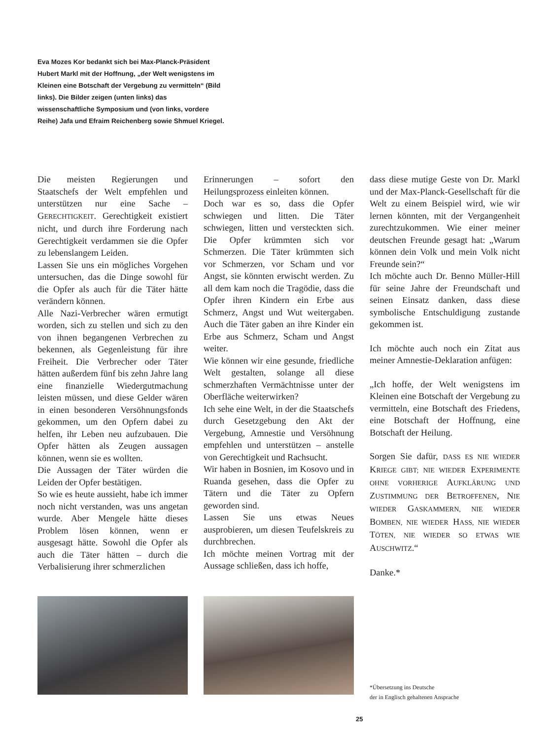Eva Mozes Kor bedankt sich bei Max-Planck-Präsident Hubert Markl mit der Hoffnung, „der Welt wenigstens im Kleinen eine Botschaft der Vergebung zu vermitteln“ (Bild links). Die Bilder zeigen (unten links) das wissenschaftliche Symposium und (von links, vordere Reihe) Jafa und Efraim Reichenberg sowie Shmuel Kriegel.
Die meisten Regierungen und Staatschefs der Welt empfehlen und unterstützen nur eine Sache – GERECHTIGKEIT. Gerechtigkeit existiert nicht, und durch ihre Forderung nach Gerechtigkeit verdammen sie die Opfer zu lebenslangem Leiden.
Lassen Sie uns ein mögliches Vorgehen untersuchen, das die Dinge sowohl für die Opfer als auch für die Täter hätte verändern können.
Alle Nazi-Verbrecher wären ermutigt worden, sich zu stellen und sich zu den von ihnen begangenen Verbrechen zu bekennen, als Gegenleistung für ihre Freiheit. Die Verbrecher oder Täter hätten außerdem fünf bis zehn Jahre lang eine finanzielle Wiedergutmachung leisten müssen, und diese Gelder wären in einen besonderen Versöhnungsfonds gekommen, um den Opfern dabei zu helfen, ihr Leben neu aufzubauen. Die Opfer hätten als Zeugen aussagen können, wenn sie es wollten.
Die Aussagen der Täter würden die Leiden der Opfer bestätigen.
So wie es heute aussieht, habe ich immer noch nicht verstanden, was uns angetan wurde. Aber Mengele hätte dieses Problem lösen können, wenn er ausgesagt hätte. Sowohl die Opfer als auch die Täter hätten – durch die Verbalisierung ihrer schmerzlichen
Erinnerungen – sofort den Heilungsprozess einleiten können.
Doch war es so, dass die Opfer schwiegen und litten. Die Täter schwiegen, litten und versteckten sich. Die Opfer krümmten sich vor Schmerzen. Die Täter krümmten sich vor Schmerzen, vor Scham und vor Angst, sie könnten erwischt werden. Zu all dem kam noch die Tragödie, dass die Opfer ihren Kindern ein Erbe aus Schmerz, Angst und Wut weitergaben. Auch die Täter gaben an ihre Kinder ein Erbe aus Schmerz, Scham und Angst weiter.
Wie können wir eine gesunde, friedliche Welt gestalten, solange all diese schmerzhaften Vermächtnisse unter der Oberfläche weiterwirken?
Ich sehe eine Welt, in der die Staatschefs durch Gesetzgebung den Akt der Vergebung, Amnestie und Versöhnung empfehlen und unterstützen – anstelle von Gerechtigkeit und Rachsucht.
Wir haben in Bosnien, im Kosovo und in Ruanda gesehen, dass die Opfer zu Tätern und die Täter zu Opfern geworden sind.
Lassen Sie uns etwas Neues ausprobieren, um diesen Teufelskreis zu durchbrechen.
Ich möchte meinen Vortrag mit der Aussage schließen, dass ich hoffe,
dass diese mutige Geste von Dr. Markl und der Max-Planck-Gesellschaft für die Welt zu einem Beispiel wird, wie wir lernen könnten, mit der Vergangenheit zurechtzukommen. Wie einer meiner deutschen Freunde gesagt hat: „Warum können dein Volk und mein Volk nicht Freunde sein?“
Ich möchte auch Dr. Benno Müller-Hill für seine Jahre der Freundschaft und seinen Einsatz danken, dass diese symbolische Entschuldigung zustande gekommen ist.
Ich möchte auch noch ein Zitat aus meiner Amnestie-Deklaration anfügen:
„Ich hoffe, der Welt wenigstens im Kleinen eine Botschaft der Vergebung zu vermitteln, eine Botschaft des Friedens, eine Botschaft der Hoffnung, eine Botschaft der Heilung.
Sorgen Sie dafür, DASS ES NIE WIEDER KRIEGE GIBT; NIE WIEDER EXPERIMENTE OHNE VORHERIGE AUFKLÄRUNG UND ZUSTIMMUNG DER BETROFFENEN, NIE WIEDER GASKAMMERN, NIE WIEDER BOMBEN, NIE WIEDER HASS, NIE WIEDER TÖTEN, NIE WIEDER SO ETWAS WIE AUSCHWITZ.“
Danke.*
*Übersetzung ins Deutsche
der in Englisch gehaltenen Ansprache
25